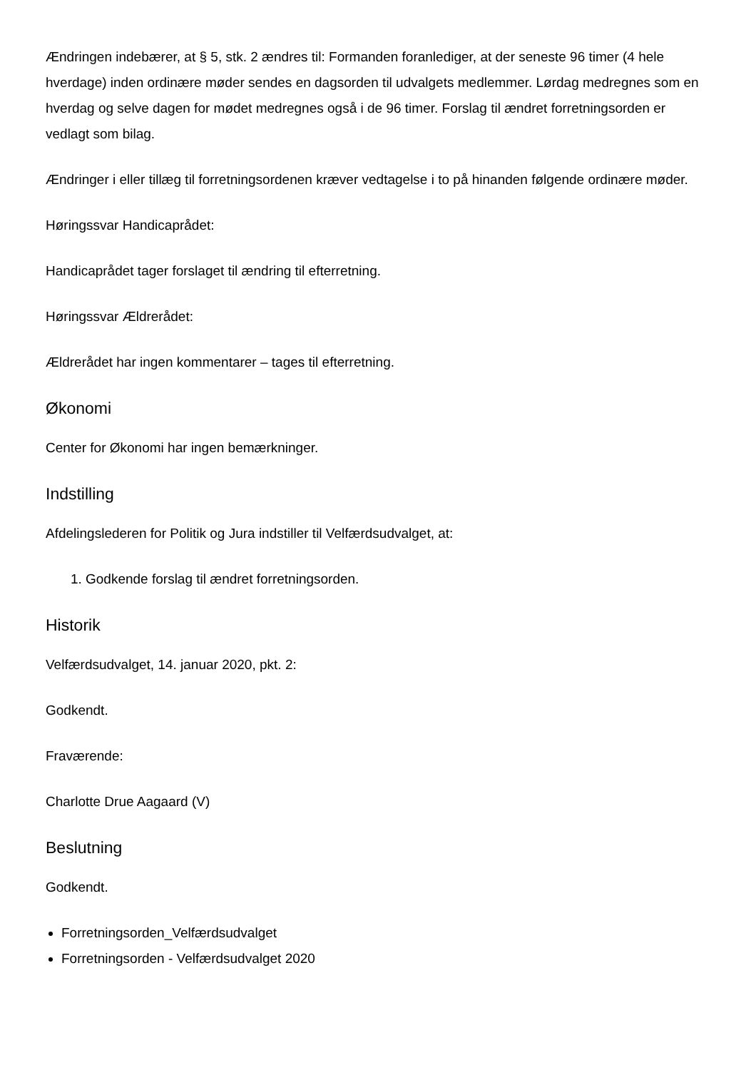Ændringen indebærer, at § 5, stk. 2 ændres til: Formanden foranlediger, at der seneste 96 timer (4 hele hverdage) inden ordinære møder sendes en dagsorden til udvalgets medlemmer. Lørdag medregnes som en hverdag og selve dagen for mødet medregnes også i de 96 timer. Forslag til ændret forretningsorden er vedlagt som bilag.
Ændringer i eller tillæg til forretningsordenen kræver vedtagelse i to på hinanden følgende ordinære møder.
Høringssvar Handicaprådet:
Handicaprådet tager forslaget til ændring til efterretning.
Høringssvar Ældrerådet:
Ældrerådet har ingen kommentarer – tages til efterretning.
Økonomi
Center for Økonomi har ingen bemærkninger.
Indstilling
Afdelingslederen for Politik og Jura indstiller til Velfærdsudvalget, at:
1. Godkende forslag til ændret forretningsorden.
Historik
Velfærdsudvalget, 14. januar 2020, pkt. 2:
Godkendt.
Fraværende:
Charlotte Drue Aagaard (V)
Beslutning
Godkendt.
Forretningsorden_Velfærdsudvalget
Forretningsorden - Velfærdsudvalget 2020